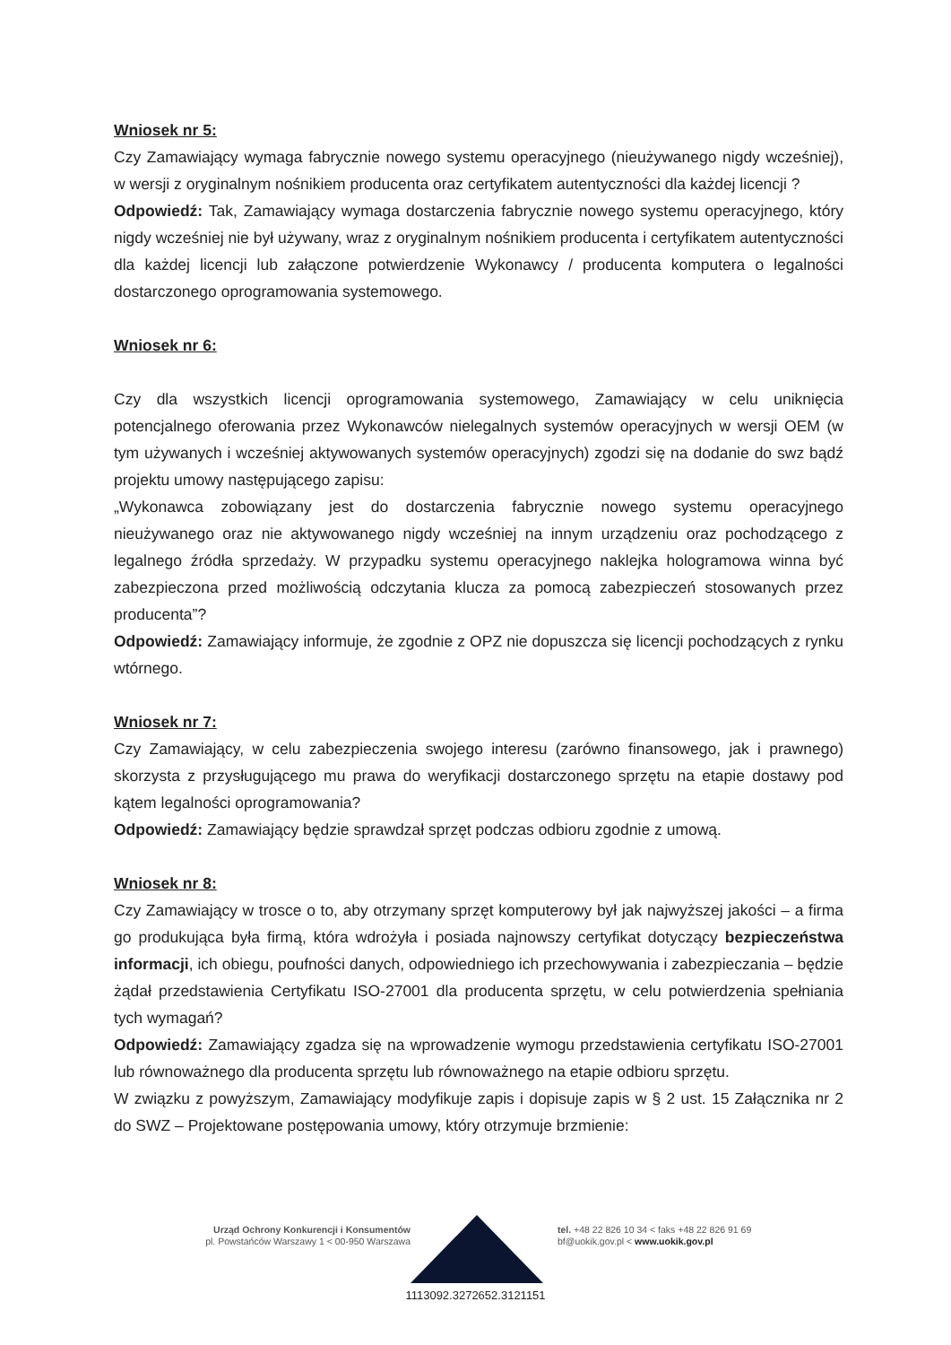Wniosek nr 5:
Czy Zamawiający wymaga fabrycznie nowego systemu operacyjnego (nieużywanego nigdy wcześniej), w wersji z oryginalnym nośnikiem producenta oraz certyfikatem autentyczności dla każdej licencji ?
Odpowiedź: Tak, Zamawiający wymaga dostarczenia fabrycznie nowego systemu operacyjnego, który nigdy wcześniej nie był używany, wraz z oryginalnym nośnikiem producenta i certyfikatem autentyczności dla każdej licencji lub załączone potwierdzenie Wykonawcy / producenta komputera o legalności dostarczonego oprogramowania systemowego.
Wniosek nr 6:
Czy dla wszystkich licencji oprogramowania systemowego, Zamawiający w celu uniknięcia potencjalnego oferowania przez Wykonawców nielegalnych systemów operacyjnych w wersji OEM (w tym używanych i wcześniej aktywowanych systemów operacyjnych) zgodzi się na dodanie do swz bądź projektu umowy następującego zapisu:
„Wykonawca zobowiązany jest do dostarczenia fabrycznie nowego systemu operacyjnego nieużywanego oraz nie aktywowanego nigdy wcześniej na innym urządzeniu oraz pochodzącego z legalnego źródła sprzedaży. W przypadku systemu operacyjnego naklejka hologramowa winna być zabezpieczona przed możliwością odczytania klucza za pomocą zabezpieczeń stosowanych przez producenta”?
Odpowiedź: Zamawiający informuje, że zgodnie z OPZ nie dopuszcza się licencji pochodzących z rynku wtórnego.
Wniosek nr 7:
Czy Zamawiający, w celu zabezpieczenia swojego interesu (zarówno finansowego, jak i prawnego) skorzysta z przysługującego mu prawa do weryfikacji dostarczonego sprzętu na etapie dostawy pod kątem legalności oprogramowania?
Odpowiedź: Zamawiający będzie sprawdzał sprzęt podczas odbioru zgodnie z umową.
Wniosek nr 8:
Czy Zamawiający w trosce o to, aby otrzymany sprzęt komputerowy był jak najwyższej jakości – a firma go produkująca była firmą, która wdrożyła i posiada najnowszy certyfikat dotyczący bezpieczeństwa informacji, ich obiegu, poufności danych, odpowiedniego ich przechowywania i zabezpieczania – będzie żądał przedstawienia Certyfikatu ISO-27001 dla producenta sprzętu, w celu potwierdzenia spełniania tych wymagań?
Odpowiedź: Zamawiający zgadza się na wprowadzenie wymogu przedstawienia certyfikatu ISO-27001 lub równoważnego dla producenta sprzętu lub równoważnego na etapie odbioru sprzętu.
W związku z powyższym, Zamawiający modyfikuje zapis i dopisuje zapis w § 2 ust. 15 Załącznika nr 2 do SWZ – Projektowane postępowania umowy, który otrzymuje brzmienie:
Urząd Ochrony Konkurencji i Konsumentów
pl. Powstańców Warszawy 1 < 00-950 Warszawa
tel. +48 22 826 10 34 < faks +48 22 826 91 69
bf@uokik.gov.pl < www.uokik.gov.pl
1113092.3272652.3121151